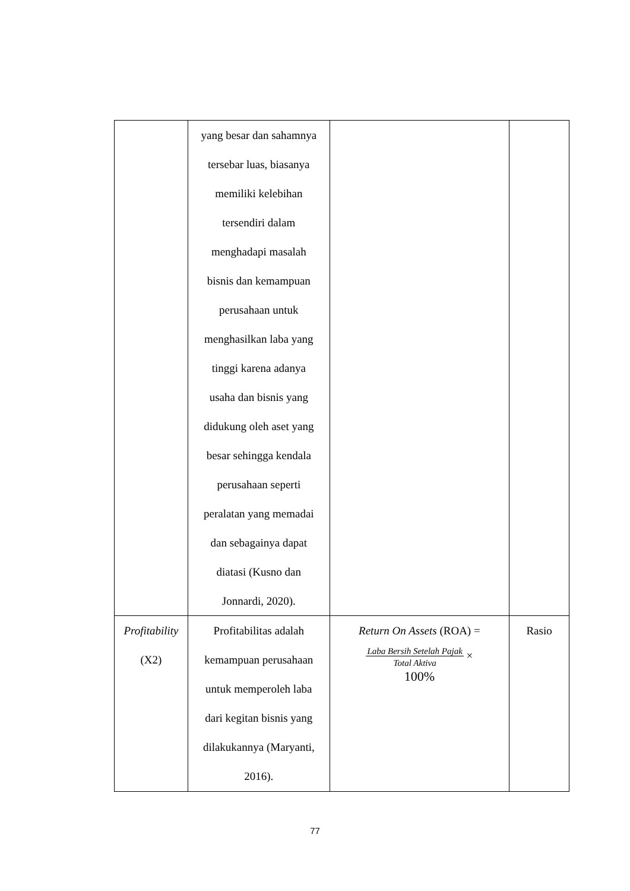| | yang besar dan sahamnya tersebar luas, biasanya memiliki kelebihan tersendiri dalam menghadapi masalah bisnis dan kemampuan perusahaan untuk menghasilkan laba yang tinggi karena adanya usaha dan bisnis yang didukung oleh aset yang besar sehingga kendala perusahaan seperti peralatan yang memadai dan sebagainya dapat diatasi (Kusno dan Jonnardi, 2020). | | |
| Profitability (X2) | Profitabilitas adalah kemampuan perusahaan untuk memperoleh laba dari kegitan bisnis yang dilakukannya (Maryanti, 2016). | Return On Assets (ROA) = Laba Bersih Setelah Pajak Total Aktiva × 100% | Rasio |
77